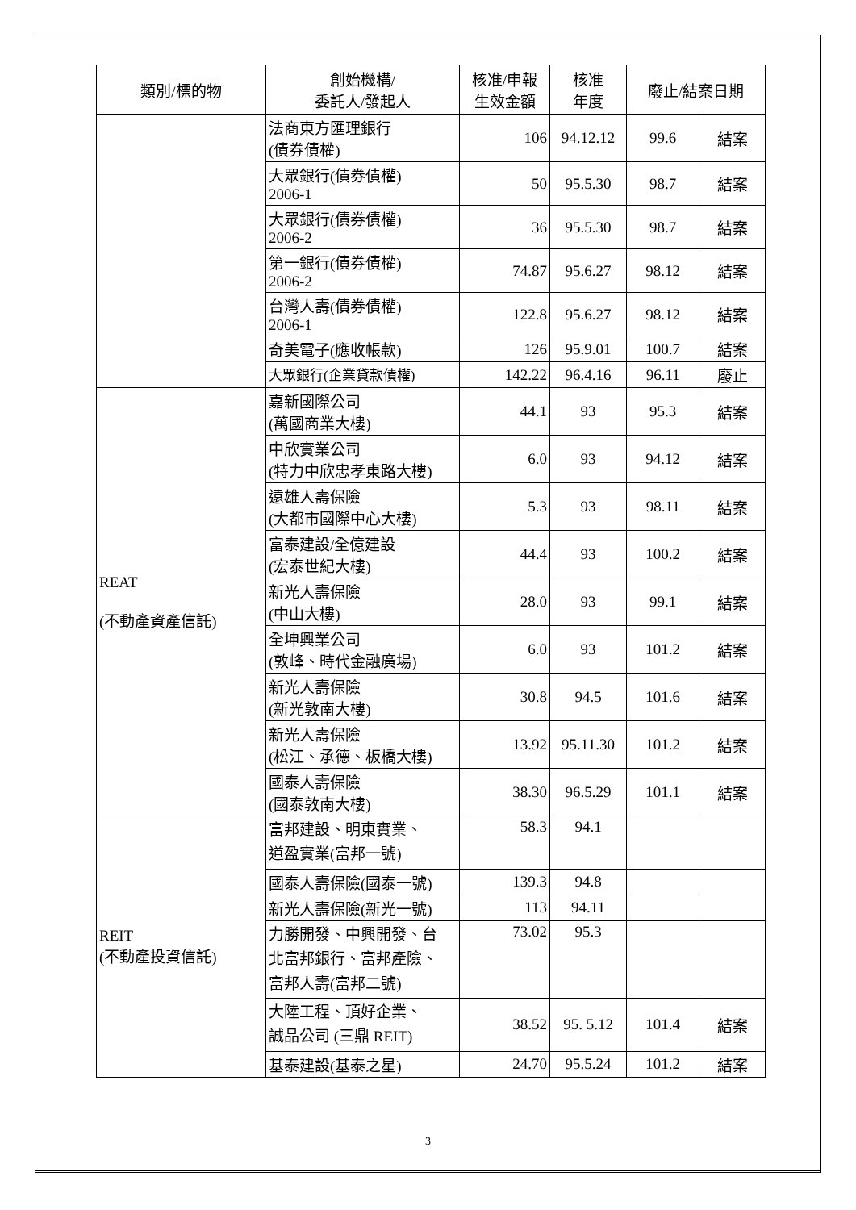| 類別/標的物 | 創始機構/ 委託人/發起人 | 核准/申報 生效金額 | 核准 年度 | 廢止/結案日期 | |
| --- | --- | --- | --- | --- | --- |
| | 法商東方匯理銀行 (債券債權) | 106 | 94.12.12 | 99.6 | 結案 |
| | 大眾銀行(債券債權) 2006-1 | 50 | 95.5.30 | 98.7 | 結案 |
| | 大眾銀行(債券債權) 2006-2 | 36 | 95.5.30 | 98.7 | 結案 |
| | 第一銀行(債券債權) 2006-2 | 74.87 | 95.6.27 | 98.12 | 結案 |
| | 台灣人壽(債券債權) 2006-1 | 122.8 | 95.6.27 | 98.12 | 結案 |
| | 奇美電子(應收帳款) | 126 | 95.9.01 | 100.7 | 結案 |
| | 大眾銀行(企業貸款債權) | 142.22 | 96.4.16 | 96.11 | 廢止 |
| REAT (不動產資產信託) | 嘉新國際公司 (萬國商業大樓) | 44.1 | 93 | 95.3 | 結案 |
| | 中欣實業公司 (特力中欣忠孝東路大樓) | 6.0 | 93 | 94.12 | 結案 |
| | 遠雄人壽保險 (大都市國際中心大樓) | 5.3 | 93 | 98.11 | 結案 |
| | 富泰建設/全億建設 (宏泰世紀大樓) | 44.4 | 93 | 100.2 | 結案 |
| | 新光人壽保險 (中山大樓) | 28.0 | 93 | 99.1 | 結案 |
| | 全坤興業公司 (敦峰、時代金融廣場) | 6.0 | 93 | 101.2 | 結案 |
| | 新光人壽保險 (新光敦南大樓) | 30.8 | 94.5 | 101.6 | 結案 |
| | 新光人壽保險 (松江、承德、板橋大樓) | 13.92 | 95.11.30 | 101.2 | 結案 |
| | 國泰人壽保險 (國泰敦南大樓) | 38.30 | 96.5.29 | 101.1 | 結案 |
| REIT (不動產投資信託) | 富邦建設、明東實業、 道盈實業(富邦一號) | 58.3 | 94.1 | | |
| | 國泰人壽保險(國泰一號) | 139.3 | 94.8 | | |
| | 新光人壽保險(新光一號) | 113 | 94.11 | | |
| | 力勝開發、中興開發、台 北富邦銀行、富邦產險、 富邦人壽(富邦二號) | 73.02 | 95.3 | | |
| | 大陸工程、頂好企業、 誠品公司 (三鼎 REIT) | 38.52 | 95. 5.12 | 101.4 | 結案 |
| | 基泰建設(基泰之星) | 24.70 | 95.5.24 | 101.2 | 結案 |
3